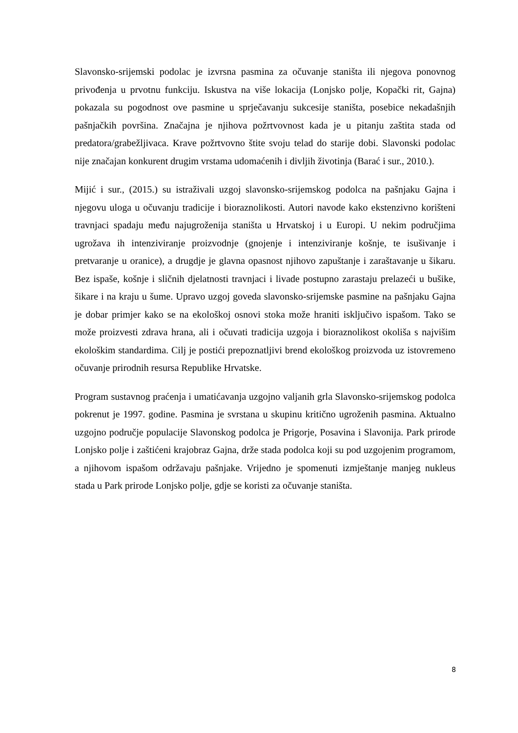Slavonsko-srijemski podolac je izvrsna pasmina za očuvanje staništa ili njegova ponovnog privođenja u prvotnu funkciju. Iskustva na više lokacija (Lonjsko polje, Kopački rit, Gajna) pokazala su pogodnost ove pasmine u sprječavanju sukcesije staništa, posebice nekadašnjih pašnjačkih površina. Značajna je njihova požrtvovnost kada je u pitanju zaštita stada od predatora/grabežljivaca. Krave požrtvovno štite svoju telad do starije dobi. Slavonski podolac nije značajan konkurent drugim vrstama udomaćenih i divljih životinja (Barać i sur., 2010.).
Mijić i sur., (2015.) su istraživali uzgoj slavonsko-srijemskog podolca na pašnjaku Gajna i njegovu uloga u očuvanju tradicije i bioraznolikosti. Autori navode kako ekstenzivno korišteni travnjaci spadaju među najugroženija staništa u Hrvatskoj i u Europi. U nekim područjima ugrožava ih intenziviranje proizvodnje (gnojenje i intenziviranje košnje, te isušivanje i pretvaranje u oranice), a drugdje je glavna opasnost njihovo zapuštanje i zaraštavanje u šikaru. Bez ispaše, košnje i sličnih djelatnosti travnjaci i livade postupno zarastaju prelazeći u bušike, šikare i na kraju u šume. Upravo uzgoj goveda slavonsko-srijemske pasmine na pašnjaku Gajna je dobar primjer kako se na ekološkoj osnovi stoka može hraniti isključivo ispašom. Tako se može proizvesti zdrava hrana, ali i očuvati tradicija uzgoja i bioraznolikost okoliša s najvišim ekološkim standardima. Cilj je postići prepoznatljivi brend ekološkog proizvoda uz istovremeno očuvanje prirodnih resursa Republike Hrvatske.
Program sustavnog praćenja i umatićavanja uzgojno valjanih grla Slavonsko-srijemskog podolca pokrenut je 1997. godine. Pasmina je svrstana u skupinu kritično ugroženih pasmina. Aktualno uzgojno područje populacije Slavonskog podolca je Prigorje, Posavina i Slavonija. Park prirode Lonjsko polje i zaštićeni krajobraz Gajna, drže stada podolca koji su pod uzgojenim programom, a njihovom ispašom održavaju pašnjake. Vrijedno je spomenuti izmještanje manjeg nukleus stada u Park prirode Lonjsko polje, gdje se koristi za očuvanje staništa.
8